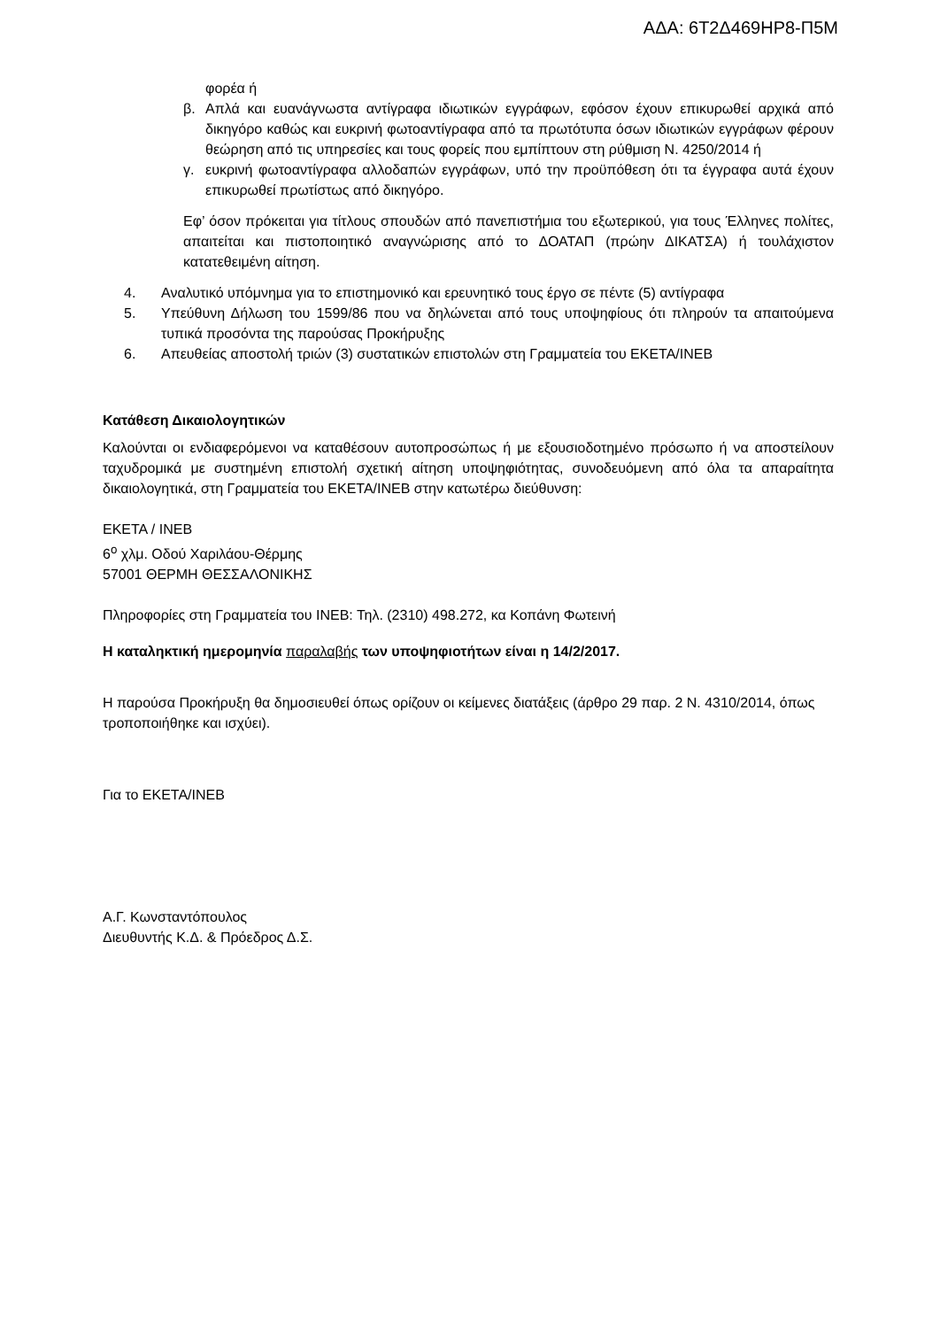ΑΔΑ: 6Τ2Δ469ΗΡ8-Π5Μ
φορέα ή
β. Απλά και ευανάγνωστα αντίγραφα ιδιωτικών εγγράφων, εφόσον έχουν επικυρωθεί αρχικά από δικηγόρο καθώς και ευκρινή φωτοαντίγραφα από τα πρωτότυπα όσων ιδιωτικών εγγράφων φέρουν θεώρηση από τις υπηρεσίες και τους φορείς που εμπίπτουν στη ρύθμιση Ν. 4250/2014 ή
γ. ευκρινή φωτοαντίγραφα αλλοδαπών εγγράφων, υπό την προϋπόθεση ότι τα έγγραφα αυτά έχουν επικυρωθεί πρωτίστως από δικηγόρο.
Εφ’ όσον πρόκειται για τίτλους σπουδών από πανεπιστήμια του εξωτερικού, για τους Έλληνες πολίτες, απαιτείται και πιστοποιητικό αναγνώρισης από το ΔΟΑΤΑΠ (πρώην ΔΙΚΑΤΣΑ) ή τουλάχιστον κατατεθειμένη αίτηση.
4. Αναλυτικό υπόμνημα για το επιστημονικό και ερευνητικό τους έργο σε πέντε (5) αντίγραφα
5. Υπεύθυνη Δήλωση του 1599/86 που να δηλώνεται από τους υποψηφίους ότι πληρούν τα απαιτούμενα τυπικά προσόντα της παρούσας Προκήρυξης
6. Απευθείας αποστολή τριών (3) συστατικών επιστολών στη Γραμματεία του ΕΚΕΤΑ/ΙΝΕΒ
Κατάθεση Δικαιολογητικών
Καλούνται οι ενδιαφερόμενοι να καταθέσουν αυτοπροσώπως ή με εξουσιοδοτημένο πρόσωπο ή να αποστείλουν ταχυδρομικά με συστημένη επιστολή σχετική αίτηση υποψηφιότητας, συνοδευόμενη από όλα τα απαραίτητα δικαιολογητικά, στη Γραμματεία του ΕΚΕΤΑ/ΙΝΕΒ στην κατωτέρω διεύθυνση:
ΕΚΕΤΑ / ΙΝΕΒ
6<sup>ο</sup> χλμ. Οδού Χαριλάου-Θέρμης
57001 ΘΕΡΜΗ ΘΕΣΣΑΛΟΝΙΚΗΣ
Πληροφορίες στη Γραμματεία του ΙΝΕΒ: Τηλ. (2310) 498.272, κα Κοπάνη Φωτεινή
Η καταληκτική ημερομηνία παραλαβής των υποψηφιοτήτων είναι η 14/2/2017.
Η παρούσα Προκήρυξη θα δημοσιευθεί όπως ορίζουν οι κείμενες διατάξεις (άρθρο 29 παρ. 2 Ν. 4310/2014, όπως τροποποιήθηκε και ισχύει).
Για το ΕΚΕΤΑ/ΙΝΕΒ
Α.Γ. Κωνσταντόπουλος
Διευθυντής Κ.Δ. & Πρόεδρος Δ.Σ.